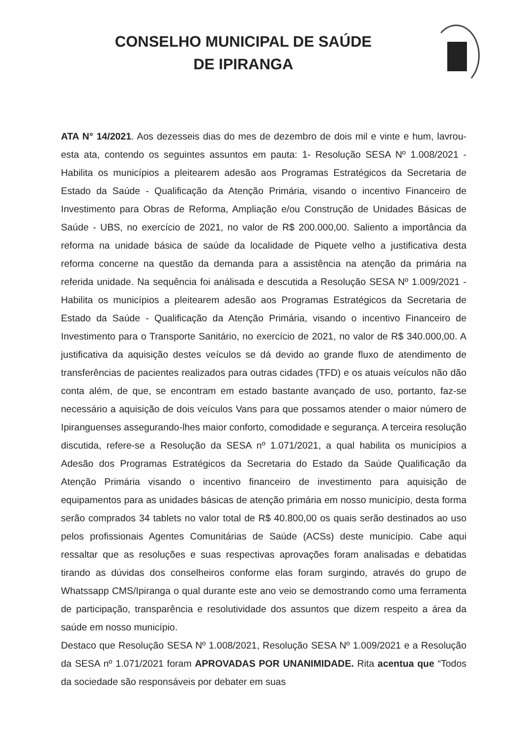CONSELHO MUNICIPAL DE SAÚDE
DE IPIRANGA
ATA N° 14/2021. Aos dezesseis dias do mes de dezembro de dois mil e vinte e hum, lavrou-esta ata, contendo os seguintes assuntos em pauta: 1- Resolução SESA Nº 1.008/2021 - Habilita os municípios a pleitearem adesão aos Programas Estratégicos da Secretaria de Estado da Saúde - Qualificação da Atenção Primária, visando o incentivo Financeiro de Investimento para Obras de Reforma, Ampliação e/ou Construção de Unidades Básicas de Saúde - UBS, no exercício de 2021, no valor de R$ 200.000,00. Saliento a importância da reforma na unidade básica de saúde da localidade de Piquete velho a justificativa desta reforma concerne na questão da demanda para a assistência na atenção da primária na referida unidade. Na sequência foi análisada e descutida a Resolução SESA Nº 1.009/2021 - Habilita os municípios a pleitearem adesão aos Programas Estratégicos da Secretaria de Estado da Saúde - Qualificação da Atenção Primária, visando o incentivo Financeiro de Investimento para o Transporte Sanitário, no exercício de 2021, no valor de R$ 340.000,00. A justificativa da aquisição destes veículos se dá devido ao grande fluxo de atendimento de transferências de pacientes realizados para outras cidades (TFD) e os atuais veículos não dão conta além, de que, se encontram em estado bastante avançado de uso, portanto, faz-se necessário a aquisição de dois veículos Vans para que possamos atender o maior número de Ipiranguenses assegurando-lhes maior conforto, comodidade e segurança. A terceira resolução discutida, refere-se a Resolução da SESA nº 1.071/2021, a qual habilita os municípios a Adesão dos Programas Estratégicos da Secretaria do Estado da Saúde Qualificação da Atenção Primária visando o incentivo financeiro de investimento para aquisição de equipamentos para as unidades básicas de atenção primária em nosso município, desta forma serão comprados 34 tablets no valor total de R$ 40.800,00 os quais serão destinados ao uso pelos profissionais Agentes Comunitárias de Saúde (ACSs) deste município. Cabe aqui ressaltar que as resoluções e suas respectivas aprovações foram analisadas e debatidas tirando as dúvidas dos conselheiros conforme elas foram surgindo, através do grupo de Whatssapp CMS/Ipiranga o qual durante este ano veio se demostrando como uma ferramenta de participação, transparência e resolutividade dos assuntos que dizem respeito a área da saúde em nosso município.
Destaco que Resolução SESA Nº 1.008/2021, Resolução SESA Nº 1.009/2021 e a Resolução da SESA nº 1.071/2021 foram APROVADAS POR UNANIMIDADE. Rita acentua que “Todos da sociedade são responsáveis por debater em suas